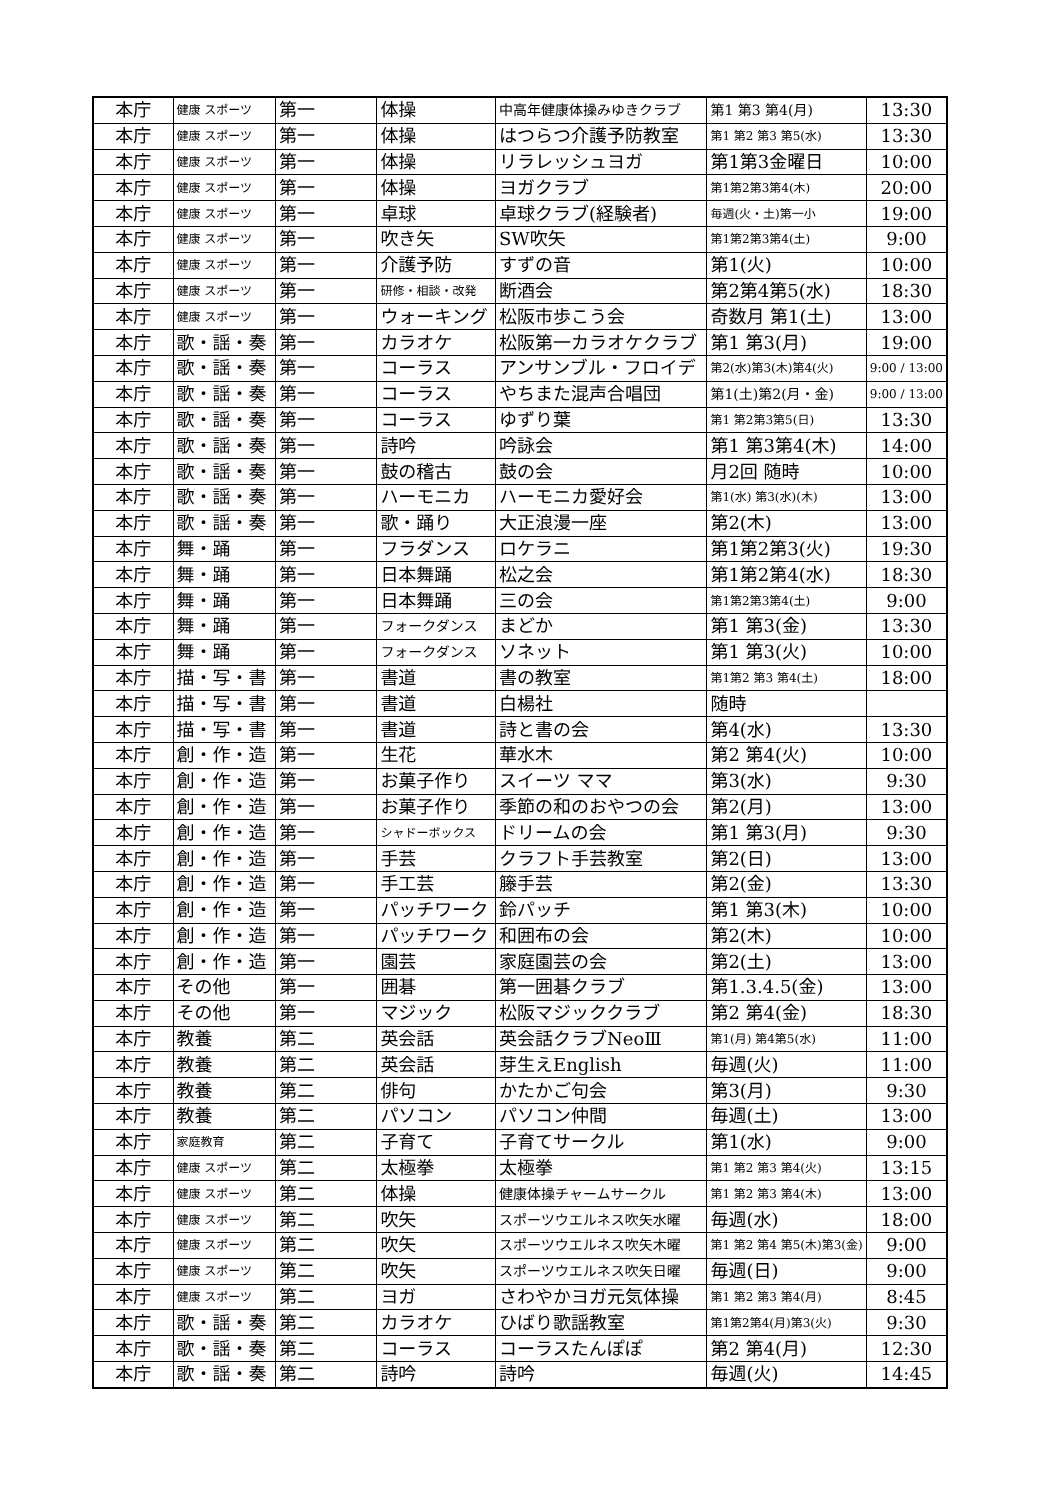| 本庁 | 健康 スポーツ | 第一 | 体操 | 中高年健康体操みゆきクラブ | 第1 第3 第4(月) | 13:30 |
| 本庁 | 健康 スポーツ | 第一 | 体操 | はつらつ介護予防教室 | 第1 第2 第3 第5(水) | 13:30 |
| 本庁 | 健康 スポーツ | 第一 | 体操 | リラレッシュヨガ | 第1第3金曜日 | 10:00 |
| 本庁 | 健康 スポーツ | 第一 | 体操 | ヨガクラブ | 第1第2第3第4(木) | 20:00 |
| 本庁 | 健康 スポーツ | 第一 | 卓球 | 卓球クラブ(経験者) | 毎週(火・土)第一小 | 19:00 |
| 本庁 | 健康 スポーツ | 第一 | 吹き矢 | SW吹矢 | 第1第2第3第4(土) | 9:00 |
| 本庁 | 健康 スポーツ | 第一 | 介護予防 | すずの音 | 第1(火) | 10:00 |
| 本庁 | 健康 スポーツ | 第一 | 研修・相談・改発 | 断酒会 | 第2第4第5(水) | 18:30 |
| 本庁 | 健康 スポーツ | 第一 | ウォーキング | 松阪市歩こう会 | 奇数月 第1(土) | 13:00 |
| 本庁 | 歌・謡・奏 | 第一 | カラオケ | 松阪第一カラオケクラブ | 第1 第3(月) | 19:00 |
| 本庁 | 歌・謡・奏 | 第一 | コーラス | アンサンブル・フロイデ | 第2(水)第3(木)第4(火) | 9:00 / 13:00 |
| 本庁 | 歌・謡・奏 | 第一 | コーラス | やちまた混声合唱団 | 第1(土)第2(月・金) | 9:00 / 13:00 |
| 本庁 | 歌・謡・奏 | 第一 | コーラス | ゆずり葉 | 第1 第2第3第5(日) | 13:30 |
| 本庁 | 歌・謡・奏 | 第一 | 詩吟 | 吟詠会 | 第1 第3第4(木) | 14:00 |
| 本庁 | 歌・謡・奏 | 第一 | 鼓の稽古 | 鼓の会 | 月2回 随時 | 10:00 |
| 本庁 | 歌・謡・奏 | 第一 | ハーモニカ | ハーモニカ愛好会 | 第1(水) 第3(水)(木) | 13:00 |
| 本庁 | 歌・謡・奏 | 第一 | 歌・踊り | 大正浪漫一座 | 第2(木) | 13:00 |
| 本庁 | 舞・踊 | 第一 | フラダンス | ロケラニ | 第1第2第3(火) | 19:30 |
| 本庁 | 舞・踊 | 第一 | 日本舞踊 | 松之会 | 第1第2第4(水) | 18:30 |
| 本庁 | 舞・踊 | 第一 | 日本舞踊 | 三の会 | 第1第2第3第4(土) | 9:00 |
| 本庁 | 舞・踊 | 第一 | フォークダンス | まどか | 第1 第3(金) | 13:30 |
| 本庁 | 舞・踊 | 第一 | フォークダンス | ソネット | 第1 第3(火) | 10:00 |
| 本庁 | 描・写・書 | 第一 | 書道 | 書の教室 | 第1第2 第3 第4(土) | 18:00 |
| 本庁 | 描・写・書 | 第一 | 書道 | 白楊社 | 随時 | |
| 本庁 | 描・写・書 | 第一 | 書道 | 詩と書の会 | 第4(水) | 13:30 |
| 本庁 | 創・作・造 | 第一 | 生花 | 華水木 | 第2 第4(火) | 10:00 |
| 本庁 | 創・作・造 | 第一 | お菓子作り | スイーツ ママ | 第3(水) | 9:30 |
| 本庁 | 創・作・造 | 第一 | お菓子作り | 季節の和のおやつの会 | 第2(月) | 13:00 |
| 本庁 | 創・作・造 | 第一 | シャドーボックス | ドリームの会 | 第1 第3(月) | 9:30 |
| 本庁 | 創・作・造 | 第一 | 手芸 | クラフト手芸教室 | 第2(日) | 13:00 |
| 本庁 | 創・作・造 | 第一 | 手工芸 | 籐手芸 | 第2(金) | 13:30 |
| 本庁 | 創・作・造 | 第一 | パッチワーク | 鈴パッチ | 第1 第3(木) | 10:00 |
| 本庁 | 創・作・造 | 第一 | パッチワーク | 和囲布の会 | 第2(木) | 10:00 |
| 本庁 | 創・作・造 | 第一 | 園芸 | 家庭園芸の会 | 第2(土) | 13:00 |
| 本庁 | その他 | 第一 | 囲碁 | 第一囲碁クラブ | 第1.3.4.5(金) | 13:00 |
| 本庁 | その他 | 第一 | マジック | 松阪マジッククラブ | 第2 第4(金) | 18:30 |
| 本庁 | 教養 | 第二 | 英会話 | 英会話クラブNeoⅢ | 第1(月) 第4第5(水) | 11:00 |
| 本庁 | 教養 | 第二 | 英会話 | 芽生えEnglish | 毎週(火) | 11:00 |
| 本庁 | 教養 | 第二 | 俳句 | かたかご句会 | 第3(月) | 9:30 |
| 本庁 | 教養 | 第二 | パソコン | パソコン仲間 | 毎週(土) | 13:00 |
| 本庁 | 家庭教育 | 第二 | 子育て | 子育てサークル | 第1(水) | 9:00 |
| 本庁 | 健康 スポーツ | 第二 | 太極拳 | 太極拳 | 第1 第2 第3 第4(火) | 13:15 |
| 本庁 | 健康 スポーツ | 第二 | 体操 | 健康体操チャームサークル | 第1 第2 第3 第4(木) | 13:00 |
| 本庁 | 健康 スポーツ | 第二 | 吹矢 | スポーツウエルネス吹矢水曜 | 毎週(水) | 18:00 |
| 本庁 | 健康 スポーツ | 第二 | 吹矢 | スポーツウエルネス吹矢木曜 | 第1 第2 第4 第5(木)第3(金) | 9:00 |
| 本庁 | 健康 スポーツ | 第二 | 吹矢 | スポーツウエルネス吹矢日曜 | 毎週(日) | 9:00 |
| 本庁 | 健康 スポーツ | 第二 | ヨガ | さわやかヨガ元気体操 | 第1 第2 第3 第4(月) | 8:45 |
| 本庁 | 歌・謡・奏 | 第二 | カラオケ | ひばり歌謡教室 | 第1第2第4(月)第3(火) | 9:30 |
| 本庁 | 歌・謡・奏 | 第二 | コーラス | コーラスたんぽぽ | 第2 第4(月) | 12:30 |
| 本庁 | 歌・謡・奏 | 第二 | 詩吟 | 詩吟 | 毎週(火) | 14:45 |